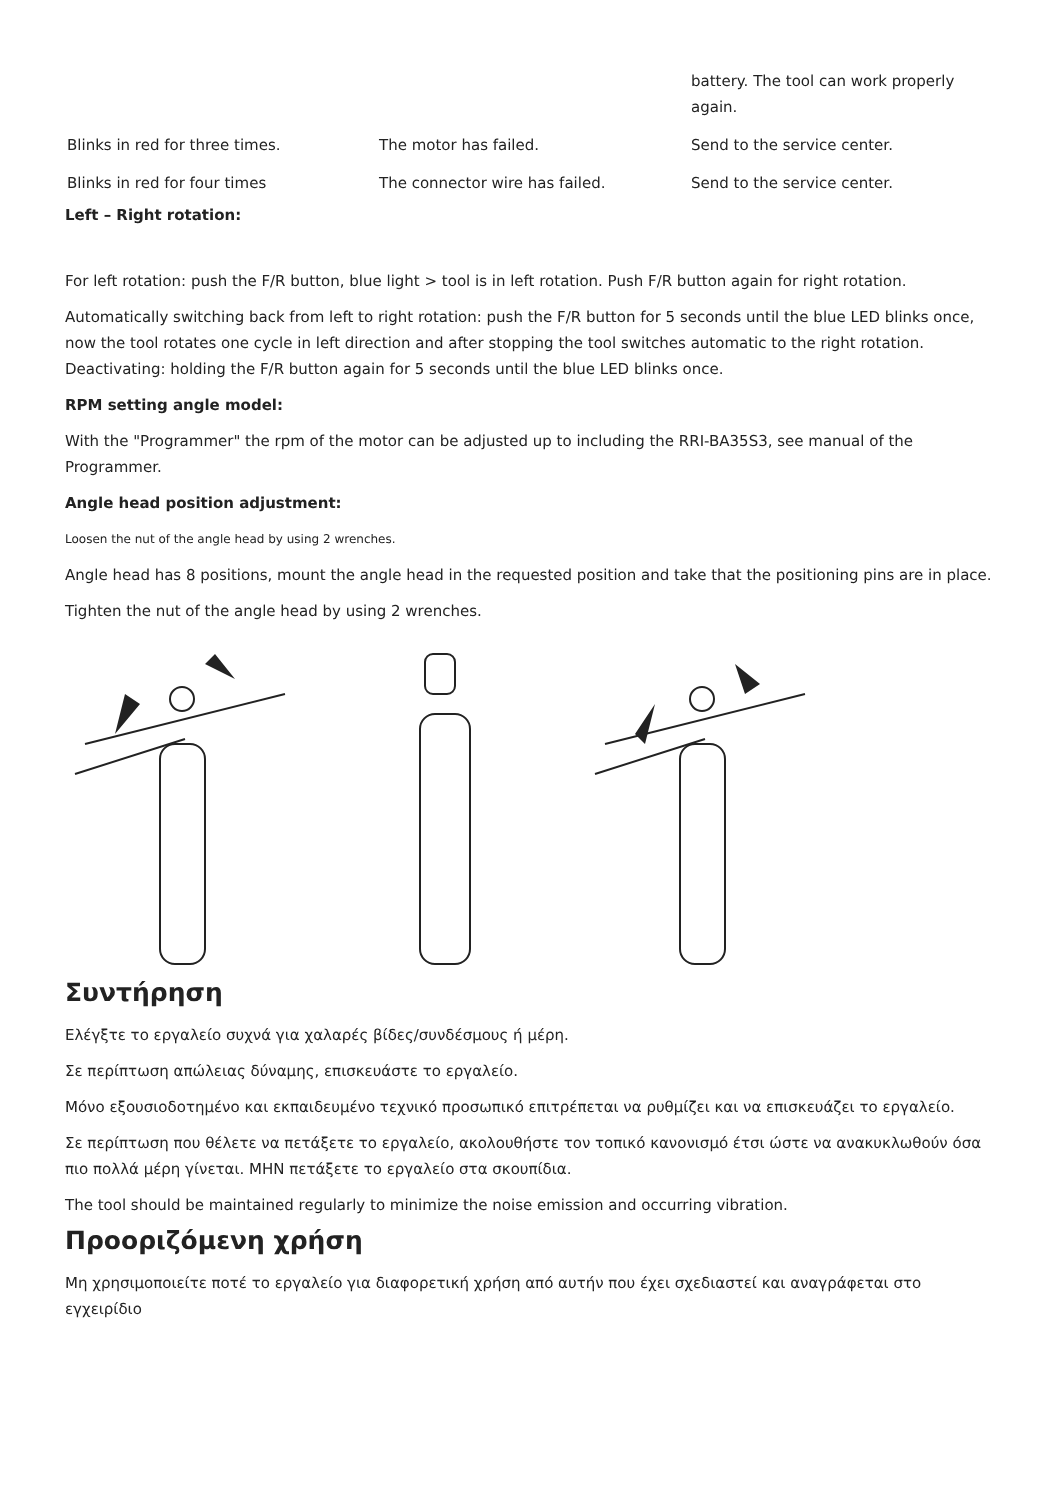| | | battery. The tool can work properly again. |
| Blinks in red for three times. | The motor has failed. | Send to the service center. |
| Blinks in red for four times | The connector wire has failed. | Send to the service center. |
Left – Right rotation:
For left rotation: push the F/R button, blue light > tool is in left rotation. Push F/R button again for right rotation.
Automatically switching back from left to right rotation: push the F/R button for 5 seconds until the blue LED blinks once, now the tool rotates one cycle in left direction and after stopping the tool switches automatic to the right rotation. Deactivating: holding the F/R button again for 5 seconds until the blue LED blinks once.
RPM setting angle model:
With the "Programmer" the rpm of the motor can be adjusted up to including the RRI-BA35S3, see manual of the Programmer.
Angle head position adjustment:
Loosen the nut of the angle head by using 2 wrenches.
Angle head has 8 positions, mount the angle head in the requested position and take that the positioning pins are in place.
Tighten the nut of the angle head by using 2 wrenches.
Συντήρηση
Ελέγξτε το εργαλείο συχνά για χαλαρές βίδες/συνδέσμους ή μέρη.
Σε περίπτωση απώλειας δύναμης, επισκευάστε το εργαλείο.
Μόνο εξουσιοδοτημένο και εκπαιδευμένο τεχνικό προσωπικό επιτρέπεται να ρυθμίζει και να επισκευάζει το εργαλείο.
Σε περίπτωση που θέλετε να πετάξετε το εργαλείο, ακολουθήστε τον τοπικό κανονισμό έτσι ώστε να ανακυκλωθούν όσα πιο πολλά μέρη γίνεται. ΜΗΝ πετάξετε το εργαλείο στα σκουπίδια.
The tool should be maintained regularly to minimize the noise emission and occurring vibration.
Προοριζόμενη χρήση
Μη χρησιμοποιείτε ποτέ το εργαλείο για διαφορετική χρήση από αυτήν που έχει σχεδιαστεί και αναγράφεται στο εγχειρίδιο